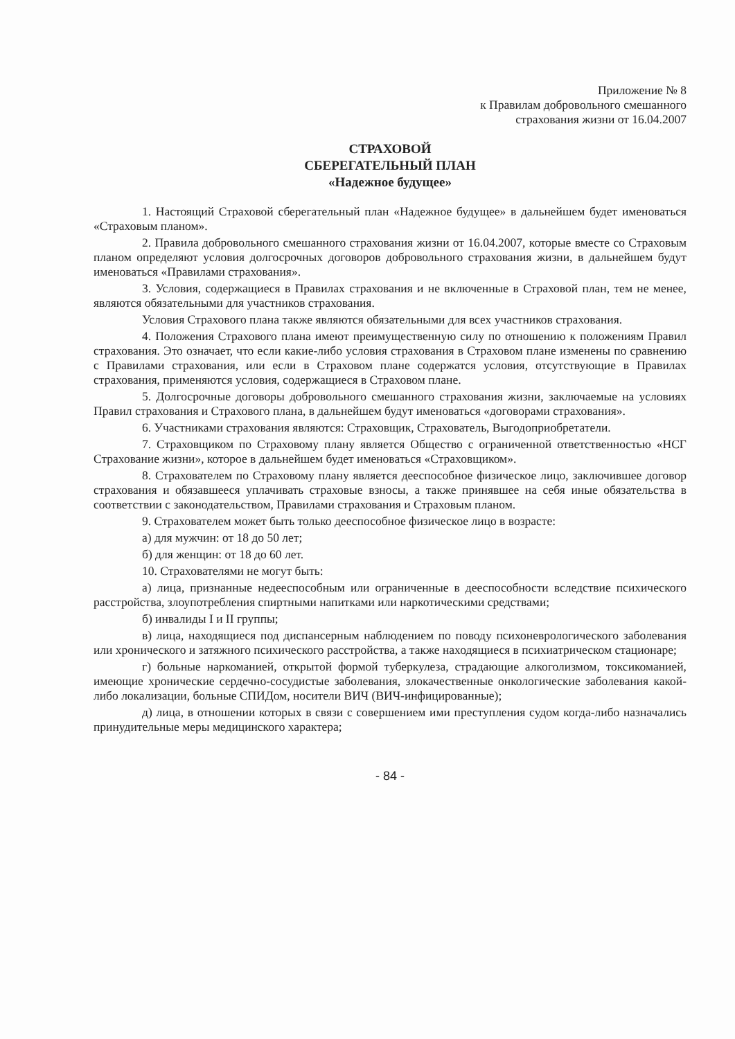Приложение № 8
к Правилам добровольного смешанного
страхования жизни от 16.04.2007
СТРАХОВОЙ
СБЕРЕГАТЕЛЬНЫЙ ПЛАН
«Надежное будущее»
1. Настоящий Страховой сберегательный план «Надежное будущее» в дальнейшем будет именоваться «Страховым планом».
2. Правила добровольного смешанного страхования жизни от 16.04.2007, которые вместе со Страховым планом определяют условия долгосрочных договоров добровольного страхования жизни, в дальнейшем будут именоваться «Правилами страхования».
3. Условия, содержащиеся в Правилах страхования и не включенные в Страховой план, тем не менее, являются обязательными для участников страхования.
Условия Страхового плана также являются обязательными для всех участников страхования.
4. Положения Страхового плана имеют преимущественную силу по отношению к положениям Правил страхования. Это означает, что если какие-либо условия страхования в Страховом плане изменены по сравнению с Правилами страхования, или если в Страховом плане содержатся условия, отсутствующие в Правилах страхования, применяются условия, содержащиеся в Страховом плане.
5. Долгосрочные договоры добровольного смешанного страхования жизни, заключаемые на условиях Правил страхования и Страхового плана, в дальнейшем будут именоваться «договорами страхования».
6. Участниками страхования являются: Страховщик, Страхователь, Выгодоприобретатели.
7. Страховщиком по Страховому плану является Общество с ограниченной ответственностью «НСГ Страхование жизни», которое в дальнейшем будет именоваться «Страховщиком».
8. Страхователем по Страховому плану является дееспособное физическое лицо, заключившее договор страхования и обязавшееся уплачивать страховые взносы, а также принявшее на себя иные обязательства в соответствии с законодательством, Правилами страхования и Страховым планом.
9. Страхователем может быть только дееспособное физическое лицо в возрасте:
а) для мужчин: от 18 до 50 лет;
б) для женщин: от 18 до 60 лет.
10. Страхователями не могут быть:
а) лица, признанные недееспособным или ограниченные в дееспособности вследствие психического расстройства, злоупотребления спиртными напитками или наркотическими средствами;
б) инвалиды I и II группы;
в) лица, находящиеся под диспансерным наблюдением по поводу психоневрологического заболевания или хронического и затяжного психического расстройства, а также находящиеся в психиатрическом стационаре;
г) больные наркоманией, открытой формой туберкулеза, страдающие алкоголизмом, токсикоманией, имеющие хронические сердечно-сосудистые заболевания, злокачественные онкологические заболевания какой-либо локализации, больные СПИДом, носители ВИЧ (ВИЧ-инфицированные);
д) лица, в отношении которых в связи с совершением ими преступления судом когда-либо назначались принудительные меры медицинского характера;
- 84 -